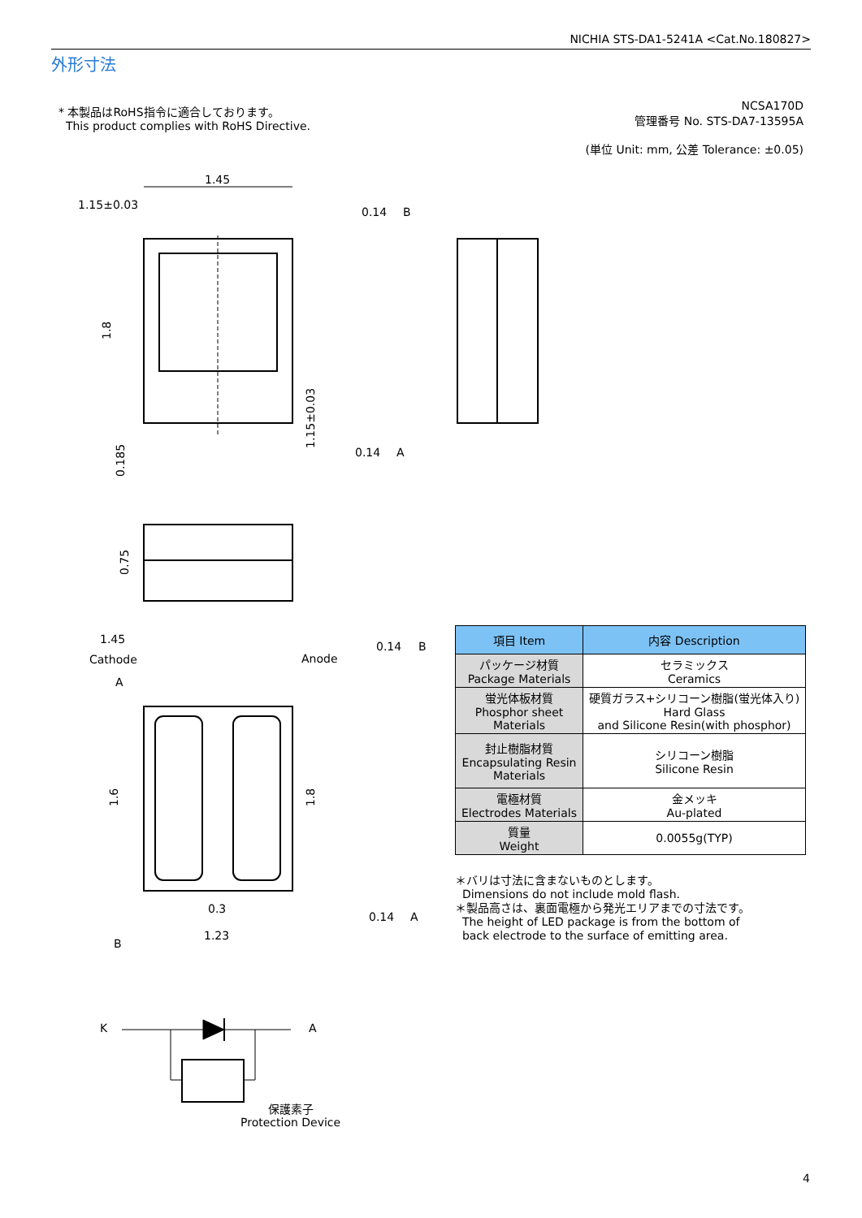NICHIA STS-DA1-5241A <Cat.No.180827>
外形寸法
* 本製品はRoHS指令に適合しております。
This product complies with RoHS Directive.
NCSA170D
管理番号 No. STS-DA7-13595A
(単位 Unit: mm, 公差 Tolerance: ±0.05)
1.45
1.15±0.03
0.14
B
0.14
A
1.45
Cathode
Anode
0.14
B
0.3
1.23
0.14
A
A
B
K
A
保護素子
Protection Device
1.8
0.185
1.15±0.03
0.75
1.6
1.8
| 項目 Item | 内容 Description |
| --- | --- |
| パッケージ材質 Package Materials | セラミックス Ceramics |
| 蛍光体板材質 Phosphor sheet Materials | 硬質ガラス+シリコーン樹脂(蛍光体入り) Hard Glass and Silicone Resin(with phosphor) |
| 封止樹脂材質 Encapsulating Resin Materials | シリコーン樹脂 Silicone Resin |
| 電極材質 Electrodes Materials | 金メッキ Au-plated |
| 質量 Weight | 0.0055g(TYP) |
＊バリは寸法に含まないものとします。
Dimensions do not include mold flash.
＊製品高さは、裏面電極から発光エリアまでの寸法です。
The height of LED package is from the bottom of
back electrode to the surface of emitting area.
4